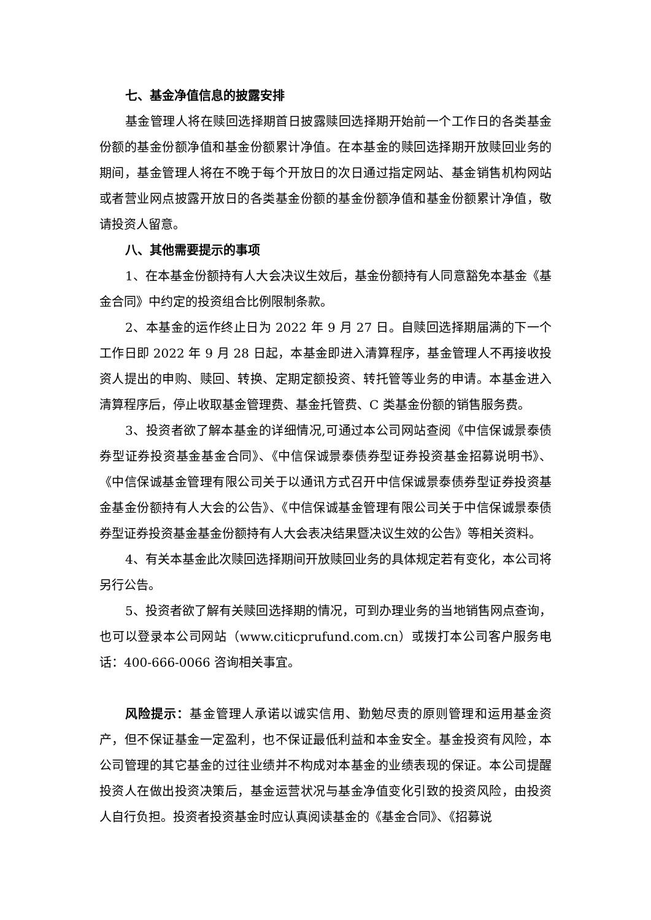七、基金净值信息的披露安排
基金管理人将在赎回选择期首日披露赎回选择期开始前一个工作日的各类基金份额的基金份额净值和基金份额累计净值。在本基金的赎回选择期开放赎回业务的期间，基金管理人将在不晚于每个开放日的次日通过指定网站、基金销售机构网站或者营业网点披露开放日的各类基金份额的基金份额净值和基金份额累计净值，敬请投资人留意。
八、其他需要提示的事项
1、在本基金份额持有人大会决议生效后，基金份额持有人同意豁免本基金《基金合同》中约定的投资组合比例限制条款。
2、本基金的运作终止日为 2022 年 9 月 27 日。自赎回选择期届满的下一个工作日即 2022 年 9 月 28 日起，本基金即进入清算程序，基金管理人不再接收投资人提出的申购、赎回、转换、定期定额投资、转托管等业务的申请。本基金进入清算程序后，停止收取基金管理费、基金托管费、C 类基金份额的销售服务费。
3、投资者欲了解本基金的详细情况,可通过本公司网站查阅《中信保诚景泰债券型证券投资基金基金合同》、《中信保诚景泰债券型证券投资基金招募说明书》、《中信保诚基金管理有限公司关于以通讯方式召开中信保诚景泰债券型证券投资基金基金份额持有人大会的公告》、《中信保诚基金管理有限公司关于中信保诚景泰债券型证券投资基金基金份额持有人大会表决结果暨决议生效的公告》等相关资料。
4、有关本基金此次赎回选择期间开放赎回业务的具体规定若有变化，本公司将另行公告。
5、投资者欲了解有关赎回选择期的情况，可到办理业务的当地销售网点查询，也可以登录本公司网站（www.citicprufund.com.cn）或拨打本公司客户服务电话：400-666-0066 咨询相关事宜。
风险提示：基金管理人承诺以诚实信用、勤勉尽责的原则管理和运用基金资产，但不保证基金一定盈利，也不保证最低利益和本金安全。基金投资有风险，本公司管理的其它基金的过往业绩并不构成对本基金的业绩表现的保证。本公司提醒投资人在做出投资决策后，基金运营状况与基金净值变化引致的投资风险，由投资人自行负担。投资者投资基金时应认真阅读基金的《基金合同》、《招募说